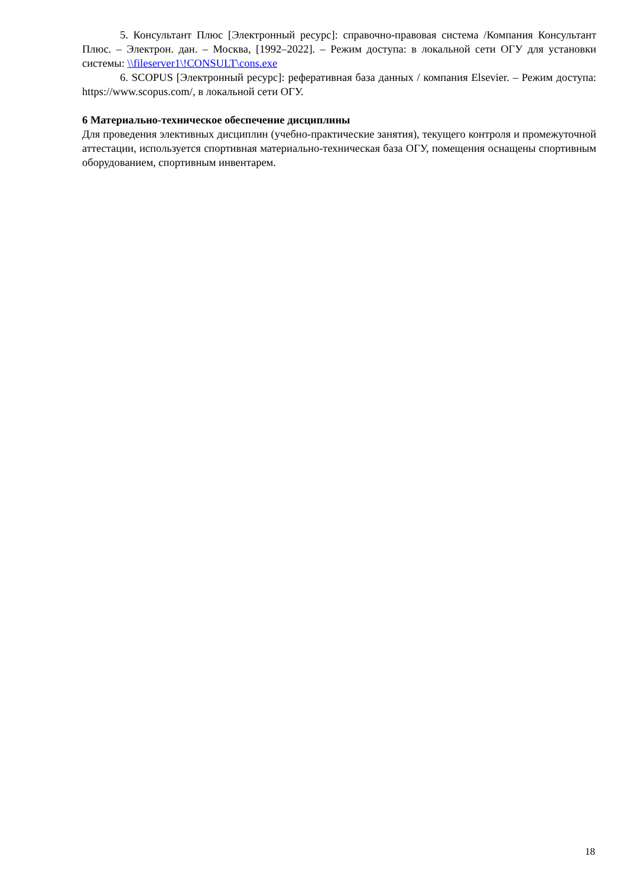5. Консультант Плюс [Электронный ресурс]: справочно-правовая система /Компания Консультант Плюс. – Электрон. дан. – Москва, [1992–2022]. – Режим доступа: в локальной сети ОГУ для установки системы: \\fileserver1\!CONSULT\cons.exe
6. SCOPUS [Электронный ресурс]: реферативная база данных / компания Elsevier. – Режим доступа: https://www.scopus.com/, в локальной сети ОГУ.
6 Материально-техническое обеспечение дисциплины
Для проведения элективных дисциплин (учебно-практические занятия), текущего контроля и промежуточной аттестации, используется спортивная материально-техническая база ОГУ, помещения оснащены спортивным оборудованием, спортивным инвентарем.
18